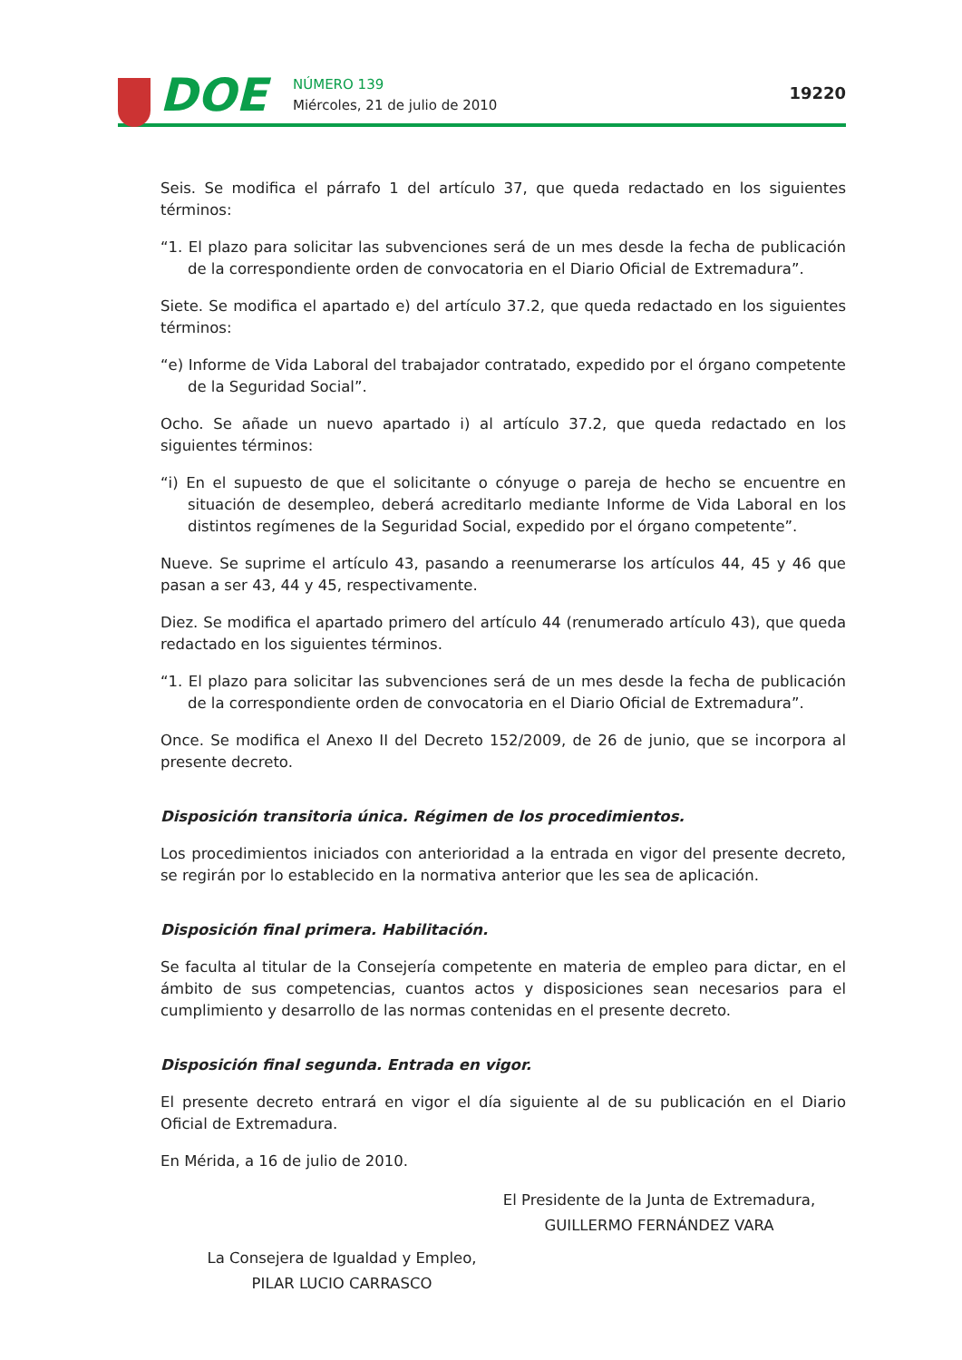DOE NÚMERO 139
Miércoles, 21 de julio de 2010
19220
Seis. Se modifica el párrafo 1 del artículo 37, que queda redactado en los siguientes términos:
“1. El plazo para solicitar las subvenciones será de un mes desde la fecha de publicación de la correspondiente orden de convocatoria en el Diario Oficial de Extremadura”.
Siete. Se modifica el apartado e) del artículo 37.2, que queda redactado en los siguientes términos:
“e) Informe de Vida Laboral del trabajador contratado, expedido por el órgano competente de la Seguridad Social”.
Ocho. Se añade un nuevo apartado i) al artículo 37.2, que queda redactado en los siguientes términos:
“i) En el supuesto de que el solicitante o cónyuge o pareja de hecho se encuentre en situación de desempleo, deberá acreditarlo mediante Informe de Vida Laboral en los distintos regímenes de la Seguridad Social, expedido por el órgano competente”.
Nueve. Se suprime el artículo 43, pasando a reenumerarse los artículos 44, 45 y 46 que pasan a ser 43, 44 y 45, respectivamente.
Diez. Se modifica el apartado primero del artículo 44 (renumerado artículo 43), que queda redactado en los siguientes términos.
“1. El plazo para solicitar las subvenciones será de un mes desde la fecha de publicación de la correspondiente orden de convocatoria en el Diario Oficial de Extremadura”.
Once. Se modifica el Anexo II del Decreto 152/2009, de 26 de junio, que se incorpora al presente decreto.
Disposición transitoria única. Régimen de los procedimientos.
Los procedimientos iniciados con anterioridad a la entrada en vigor del presente decreto, se regirán por lo establecido en la normativa anterior que les sea de aplicación.
Disposición final primera. Habilitación.
Se faculta al titular de la Consejería competente en materia de empleo para dictar, en el ámbito de sus competencias, cuantos actos y disposiciones sean necesarios para el cumplimiento y desarrollo de las normas contenidas en el presente decreto.
Disposición final segunda. Entrada en vigor.
El presente decreto entrará en vigor el día siguiente al de su publicación en el Diario Oficial de Extremadura.
En Mérida, a 16 de julio de 2010.
El Presidente de la Junta de Extremadura,
GUILLERMO FERNÁNDEZ VARA
La Consejera de Igualdad y Empleo,
PILAR LUCIO CARRASCO